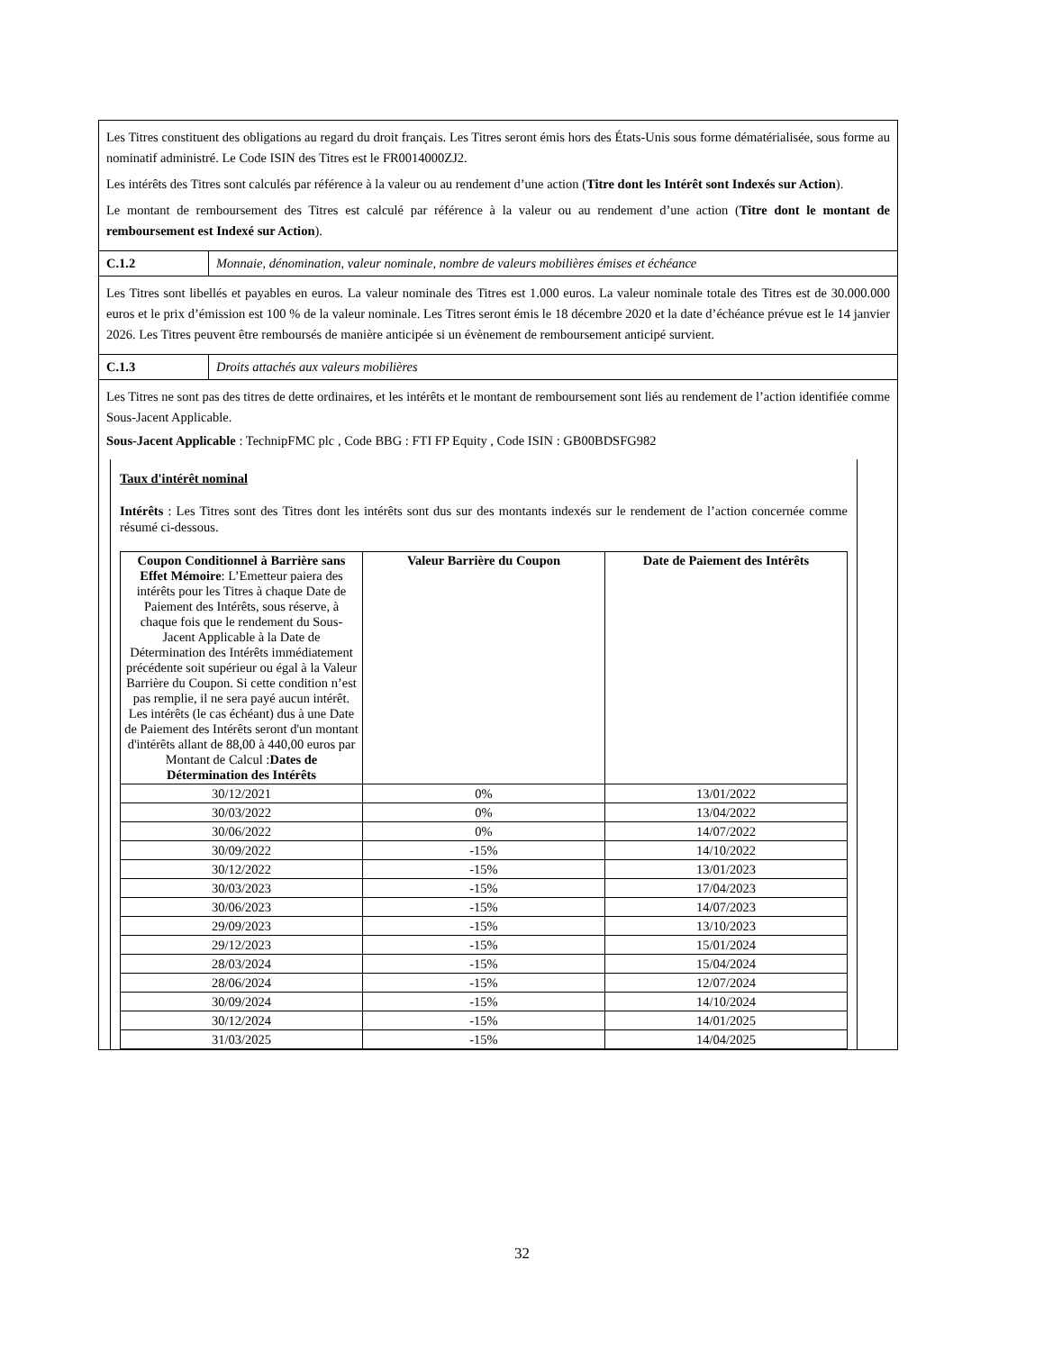Les Titres constituent des obligations au regard du droit français. Les Titres seront émis hors des États-Unis sous forme dématérialisée, sous forme au nominatif administré. Le Code ISIN des Titres est le FR0014000ZJ2.
Les intérêts des Titres sont calculés par référence à la valeur ou au rendement d’une action (Titre dont les Intérêt sont Indexés sur Action).
Le montant de remboursement des Titres est calculé par référence à la valeur ou au rendement d’une action (Titre dont le montant de remboursement est Indexé sur Action).
C.1.2 Monnaie, dénomination, valeur nominale, nombre de valeurs mobilières émises et échéance
Les Titres sont libellés et payables en euros. La valeur nominale des Titres est 1.000 euros. La valeur nominale totale des Titres est de 30.000.000 euros et le prix d’émission est 100 % de la valeur nominale. Les Titres seront émis le 18 décembre 2020 et la date d’échéance prévue est le 14 janvier 2026. Les Titres peuvent être remboursés de manière anticipée si un évènement de remboursement anticipé survient.
C.1.3 Droits attachés aux valeurs mobilières
Les Titres ne sont pas des titres de dette ordinaires, et les intérêts et le montant de remboursement sont liés au rendement de l’action identifiée comme Sous-Jacent Applicable.
Sous-Jacent Applicable : TechnipFMC plc , Code BBG : FTI FP Equity , Code ISIN : GB00BDSFG982
Taux d'intérêt nominal
Intérêts : Les Titres sont des Titres dont les intérêts sont dus sur des montants indexés sur le rendement de l’action concernée comme résumé ci-dessous.
| Coupon Conditionnel à Barrière sans Effet Mémoire : L’Emetteur paiera des intérêts pour les Titres à chaque Date de Paiement des Intérêts, sous réserve, à chaque fois que le rendement du Sous-Jacent Applicable à la Date de Détermination des Intérêts immédiatement précédente soit supérieur ou égal à la Valeur Barrière du Coupon. Si cette condition n’est pas remplie, il ne sera payé aucun intérêt. Les intérêts (le cas échéant) dus à une Date de Paiement des Intérêts seront d'un montant d'intérêts allant de 88,00 à 440,00 euros par Montant de Calcul : Dates de Détermination des Intérêts | Valeur Barrière du Coupon | Date de Paiement des Intérêts |
| --- | --- | --- |
| 30/12/2021 | 0% | 13/01/2022 |
| 30/03/2022 | 0% | 13/04/2022 |
| 30/06/2022 | 0% | 14/07/2022 |
| 30/09/2022 | -15% | 14/10/2022 |
| 30/12/2022 | -15% | 13/01/2023 |
| 30/03/2023 | -15% | 17/04/2023 |
| 30/06/2023 | -15% | 14/07/2023 |
| 29/09/2023 | -15% | 13/10/2023 |
| 29/12/2023 | -15% | 15/01/2024 |
| 28/03/2024 | -15% | 15/04/2024 |
| 28/06/2024 | -15% | 12/07/2024 |
| 30/09/2024 | -15% | 14/10/2024 |
| 30/12/2024 | -15% | 14/01/2025 |
| 31/03/2025 | -15% | 14/04/2025 |
32